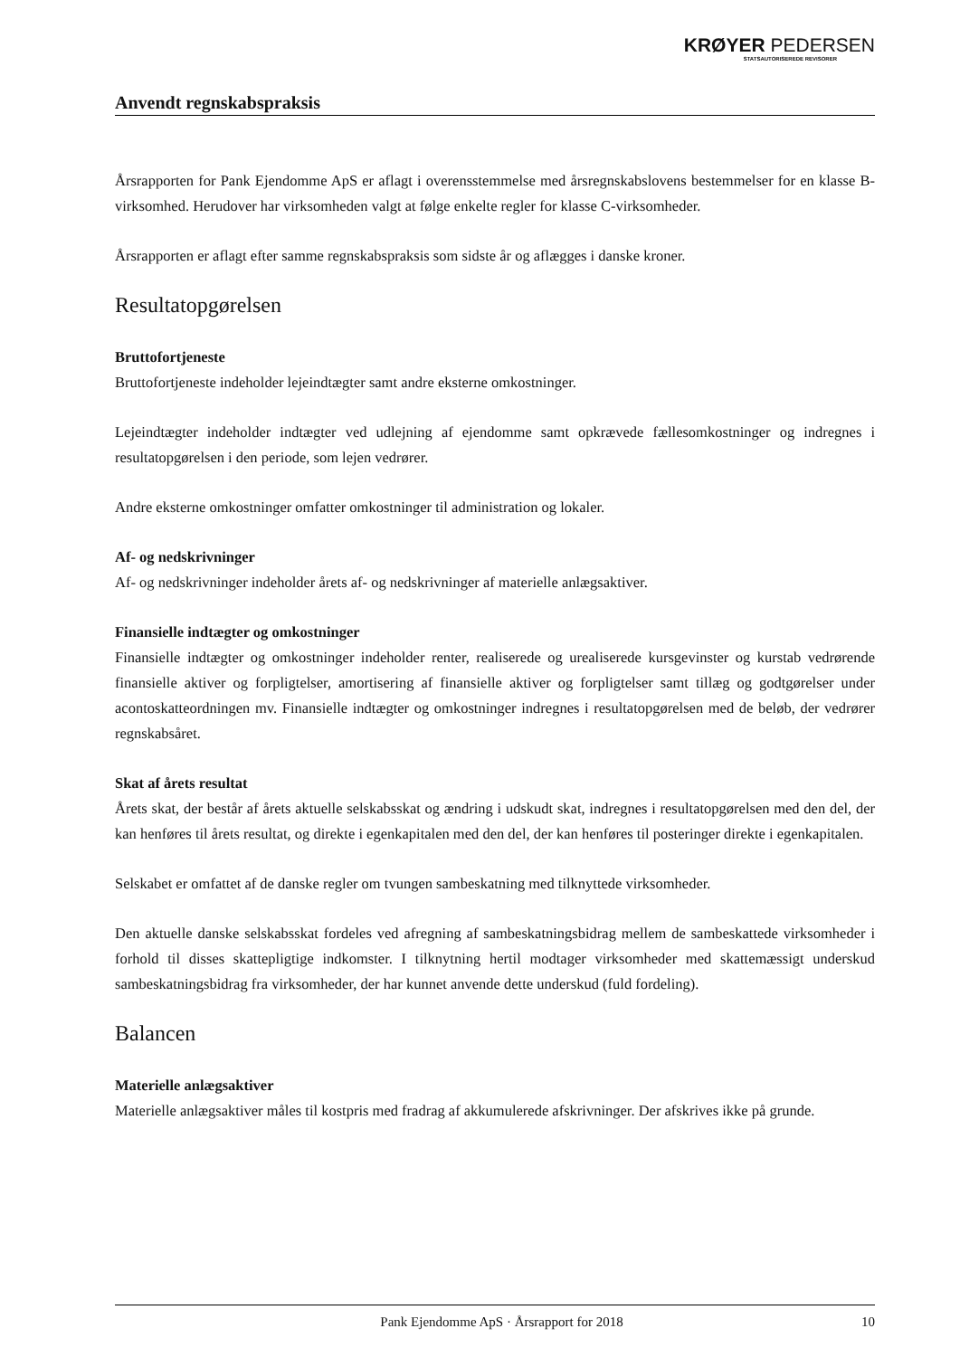KRØYER PEDERSEN
STATSAUTORISEREDE REVISORER
Anvendt regnskabspraksis
Årsrapporten for Pank Ejendomme ApS er aflagt i overensstemmelse med årsregnskabslovens bestemmelser for en klasse B-virksomhed. Herudover har virksomheden valgt at følge enkelte regler for klasse C-virksomheder.
Årsrapporten er aflagt efter samme regnskabspraksis som sidste år og aflægges i danske kroner.
Resultatopgørelsen
Bruttofortjeneste
Bruttofortjeneste indeholder lejeindtægter samt andre eksterne omkostninger.
Lejeindtægter indeholder indtægter ved udlejning af ejendomme samt opkrævede fællesomkostninger og indregnes i resultatopgørelsen i den periode, som lejen vedrører.
Andre eksterne omkostninger omfatter omkostninger til administration og lokaler.
Af- og nedskrivninger
Af- og nedskrivninger indeholder årets af- og nedskrivninger af materielle anlægsaktiver.
Finansielle indtægter og omkostninger
Finansielle indtægter og omkostninger indeholder renter, realiserede og urealiserede kursgevinster og kurstab vedrørende finansielle aktiver og forpligtelser, amortisering af finansielle aktiver og forpligtelser samt tillæg og godtgørelser under acontoskatteordningen mv. Finansielle indtægter og omkostninger indregnes i resultatopgørelsen med de beløb, der vedrører regnskabsåret.
Skat af årets resultat
Årets skat, der består af årets aktuelle selskabsskat og ændring i udskudt skat, indregnes i resultatopgørelsen med den del, der kan henføres til årets resultat, og direkte i egenkapitalen med den del, der kan henføres til posteringer direkte i egenkapitalen.
Selskabet er omfattet af de danske regler om tvungen sambeskatning med tilknyttede virksomheder.
Den aktuelle danske selskabsskat fordeles ved afregning af sambeskatningsbidrag mellem de sambeskattede virksomheder i forhold til disses skattepligtige indkomster. I tilknytning hertil modtager virksomheder med skattemæssigt underskud sambeskatningsbidrag fra virksomheder, der har kunnet anvende dette underskud (fuld fordeling).
Balancen
Materielle anlægsaktiver
Materielle anlægsaktiver måles til kostpris med fradrag af akkumulerede afskrivninger. Der afskrives ikke på grunde.
Pank Ejendomme ApS · Årsrapport for 2018 10